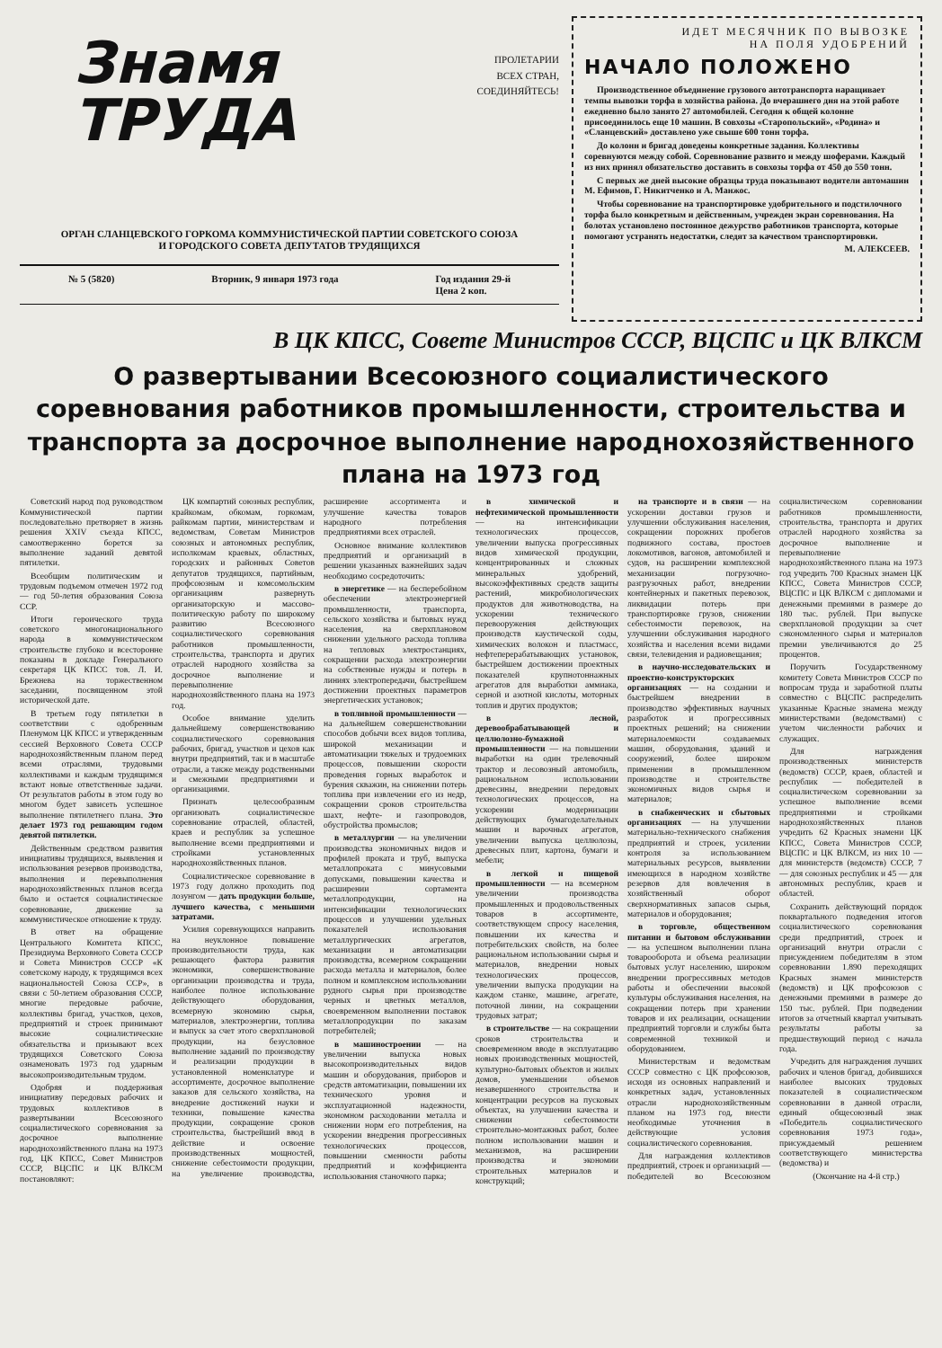Знамя
ТРУДА
ПРОЛЕТАРИИ
ВСЕХ СТРАН,
СОЕДИНЯЙТЕСЬ!
ОРГАН СЛАНЦЕВСКОГО ГОРКОМА КОММУНИСТИЧЕСКОЙ ПАРТИИ СОВЕТСКОГО СОЮЗА
И ГОРОДСКОГО СОВЕТА ДЕПУТАТОВ ТРУДЯЩИХСЯ
№ 5 (5820) Вторник, 9 января 1973 года Год издания 29-й
Цена 2 коп.
ИДЕТ МЕСЯЧНИК ПО ВЫВОЗКЕ
НА ПОЛЯ УДОБРЕНИЙ
НАЧАЛО ПОЛОЖЕНО
Производственное объединение грузового автотранспорта наращивает темпы вывозки торфа в хозяйства района. До вчерашнего дня на этой работе ежедневно было занято 27 автомобилей. Сегодня к общей колонне присоединилось еще 10 машин. В совхозы «Старопольский», «Родина» и «Сланцевский» доставлено уже свыше 600 тонн торфа.
До колонн и бригад доведены конкретные задания. Коллективы соревнуются между собой. Соревнование развито и между шоферами. Каждый из них принял обязательство доставить в совхозы торфа от 450 до 550 тонн.
С первых же дней высокие образцы труда показывают водители автомашин М. Ефимов, Г. Никитченко и А. Манжос.
Чтобы соревнование на транспортировке удобрительного и подстилочного торфа было конкретным и действенным, учрежден экран соревнования. На болотах установлено постоянное дежурство работников транспорта, которые помогают устранять недостатки, следят за качеством транспортировки.
М. АЛЕКСЕЕВ.
В ЦК КПСС, Совете Министров СССР, ВЦСПС и ЦК ВЛКСМ
О развертывании Всесоюзного социалистического соревнования работников промышленности, строительства и транспорта за досрочное выполнение народнохозяйственного плана на 1973 год
Советский народ под руководством Коммунистической партии последовательно претворяет в жизнь решения XXIV съезда КПСС, самоотверженно борется за выполнение заданий девятой пятилетки.
Всеобщим политическим и трудовым подъемом отмечен 1972 год — год 50-летия образования Союза ССР.
Итоги героического труда советского многонационального народа в коммунистическом строительстве глубоко и всесторонне показаны в докладе Генерального секретаря ЦК КПСС тов. Л. И. Брежнева на торжественном заседании, посвященном этой исторической дате.
В третьем году пятилетки в соответствии с одобренным Пленумом ЦК КПСС и утвержденным сессией Верховного Совета СССР народнохозяйственным планом перед всеми отраслями, трудовыми коллективами и каждым трудящимся встают новые ответственные задачи. От результатов работы в этом году во многом будет зависеть успешное выполнение пятилетнего плана. Это делает 1973 год решающим годом девятой пятилетки.
Действенным средством развития инициативы трудящихся, выявления и использования резервов производства, выполнения и перевыполнения народнохозяйственных планов всегда было и остается социалистическое соревнование, движение за коммунистическое отношение к труду.
В ответ на обращение Центрального Комитета КПСС, Президиума Верховного Совета СССР и Совета Министров СССР «К советскому народу, к трудящимся всех национальностей Союза ССР», в связи с 50-летием образования СССР, многие передовые рабочие, коллективы бригад, участков, цехов, предприятий и строек принимают высокие социалистические обязательства и призывают всех трудящихся Советского Союза ознаменовать 1973 год ударным высокопроизводительным трудом.
Одобряя и поддерживая инициативу передовых рабочих и трудовых коллективов в развертывании Всесоюзного социалистического соревнования за досрочное выполнение народнохозяйственного плана на 1973 год, ЦК КПСС, Совет Министров СССР, ВЦСПС и ЦК ВЛКСМ постановляют:
ЦК компартий союзных республик, крайкомам, обкомам, горкомам, райкомам партии, министерствам и ведомствам, Советам Министров союзных и автономных республик, исполкомам краевых, областных, городских и районных Советов депутатов трудящихся, партийным, профсоюзным и комсомольским организациям развернуть организаторскую и массово-политическую работу по широкому развитию Всесоюзного социалистического соревнования работников промышленности, строительства, транспорта и других отраслей народного хозяйства за досрочное выполнение и перевыполнение народнохозяйственного плана на 1973 год.
Особое внимание уделить дальнейшему совершенствованию социалистического соревнования рабочих, бригад, участков и цехов как внутри предприятий, так и в масштабе отрасли, а также между родственными и смежными предприятиями и организациями.
Признать целесообразным организовать социалистическое соревнование отраслей, областей, краев и республик за успешное выполнение всеми предприятиями и стройками установленных народнохозяйственных планов.
Социалистическое соревнование в 1973 году должно проходить под лозунгом — дать продукции больше, лучшего качества, с меньшими затратами.
Усилия соревнующихся направить на неуклонное повышение производительности труда, как решающего фактора развития экономики, совершенствование организации производства и труда, наиболее полное использование действующего оборудования, всемерную экономию сырья, материалов, электроэнергии, топлива и выпуск за счет этого сверхплановой продукции, на безусловное выполнение заданий по производству и реализации продукции в установленной номенклатуре и ассортименте, досрочное выполнение заказов для сельского хозяйства, на внедрение достижений науки и техники, повышение качества продукции, сокращение сроков строительства, быстрейший ввод в действие и освоение производственных мощностей, снижение себестоимости продукции, на увеличение производства, расширение ассортимента и улучшение качества товаров народного потребления предприятиями всех отраслей.
Основное внимание коллективов предприятий и организаций в решении указанных важнейших задач необходимо сосредоточить:
в энергетике — на бесперебойном обеспечении электроэнергией промышленности, транспорта, сельского хозяйства и бытовых нужд населения, на сверхплановом снижении удельного расхода топлива на тепловых электростанциях, сокращении расхода электроэнергии на собственные нужды и потерь в линиях электропередачи, быстрейшем достижении проектных параметров энергетических установок;
в топливной промышленности — на дальнейшем совершенствовании способов добычи всех видов топлива, широкой механизации и автоматизации тяжелых и трудоемких процессов, повышении скорости проведения горных выработок и бурения скважин, на снижении потерь топлива при извлечении его из недр, сокращении сроков строительства шахт, нефте- и газопроводов, обустройства промыслов;
в металлургии — на увеличении производства экономичных видов и профилей проката и труб, выпуска металлопроката с минусовыми допусками, повышении качества и расширении сортамента металлопродукции, на интенсификации технологических процессов и улучшении удельных показателей использования металлургических агрегатов, механизации и автоматизации производства, всемерном сокращении расхода металла и материалов, более полном и комплексном использовании рудного сырья при производстве черных и цветных металлов, своевременном выполнении поставок металлопродукции по заказам потребителей;
в машиностроении — на увеличении выпуска новых высокопроизводительных видов машин и оборудования, приборов и средств автоматизации, повышении их технического уровня и эксплуатационной надежности, экономном расходовании металла и снижении норм его потребления, на ускорении внедрения прогрессивных технологических процессов, повышении сменности работы предприятий и коэффициента использования станочного парка;
в химической и нефтехимической промышленности — на интенсификации технологических процессов, увеличении выпуска прогрессивных видов химической продукции, концентрированных и сложных минеральных удобрений, высокоэффективных средств защиты растений, микробиологических продуктов для животноводства, на ускорении технического перевооружения действующих производств каустической соды, химических волокон и пластмасс, нефтеперерабатывающих установок, быстрейшем достижении проектных показателей крупнотоннажных агрегатов для выработки аммиака, серной и азотной кислоты, моторных топлив и других продуктов;
в лесной, деревообрабатывающей и целлюлозно-бумажной промышленности — на повышении выработки на один трелевочный трактор и лесовозный автомобиль, рациональном использовании древесины, внедрении передовых технологических процессов, на ускорении модернизации действующих бумагоделательных машин и варочных агрегатов, увеличении выпуска целлюлозы, древесных плит, картона, бумаги и мебели;
в легкой и пищевой промышленности — на всемерном увеличении производства промышленных и продовольственных товаров в ассортименте, соответствующем спросу населения, повышении их качества и потребительских свойств, на более рациональном использовании сырья и материалов, внедрении новых технологических процессов, увеличении выпуска продукции на каждом станке, машине, агрегате, поточной линии, на сокращении трудовых затрат;
в строительстве — на сокращении сроков строительства и своевременном вводе в эксплуатацию новых производственных мощностей, культурно-бытовых объектов и жилых домов, уменьшении объемов незавершенного строительства и концентрации ресурсов на пусковых объектах, на улучшении качества и снижении себестоимости строительно-монтажных работ, более полном использовании машин и механизмов, на расширении производства и экономии строительных материалов и конструкций;
на транспорте и в связи — на ускорении доставки грузов и улучшении обслуживания населения, сокращении порожних пробегов подвижного состава, простоев локомотивов, вагонов, автомобилей и судов, на расширении комплексной механизации погрузочно-разгрузочных работ, внедрении контейнерных и пакетных перевозок, ликвидации потерь при транспортировке грузов, снижении себестоимости перевозок, на улучшении обслуживания народного хозяйства и населения всеми видами связи, телевидения и радиовещания;
в научно-исследовательских и проектно-конструкторских организациях — на создании и быстрейшем внедрении в производство эффективных научных разработок и прогрессивных проектных решений; на снижении материалоемкости создаваемых машин, оборудования, зданий и сооружений, более широком применении в промышленном производстве и строительстве экономичных видов сырья и материалов;
в снабженческих и сбытовых организациях — на улучшении материально-технического снабжения предприятий и строек, усилении контроля за использованием материальных ресурсов, выявлении имеющихся в народном хозяйстве резервов для вовлечения в хозяйственный оборот сверхнормативных запасов сырья, материалов и оборудования;
в торговле, общественном питании и бытовом обслуживании — на успешном выполнении плана товарооборота и объема реализации бытовых услуг населению, широком внедрении прогрессивных методов работы и обеспечении высокой культуры обслуживания населения, на сокращении потерь при хранении товаров и их реализации, оснащении предприятий торговли и службы быта современной техникой и оборудованием.
Министерствам и ведомствам СССР совместно с ЦК профсоюзов, исходя из основных направлений и конкретных задач, установленных отрасли народнохозяйственным планом на 1973 год, внести необходимые уточнения в действующие условия социалистического соревнования.
Для награждения коллективов предприятий, строек и организаций — победителей во Всесоюзном социалистическом соревновании работников промышленности, строительства, транспорта и других отраслей народного хозяйства за досрочное выполнение и перевыполнение народнохозяйственного плана на 1973 год учредить 700 Красных знамен ЦК КПСС, Совета Министров СССР, ВЦСПС и ЦК ВЛКСМ с дипломами и денежными премиями в размере до 180 тыс. рублей. При выпуске сверхплановой продукции за счет сэкономленного сырья и материалов премии увеличиваются до 25 процентов.
Поручить Государственному комитету Совета Министров СССР по вопросам труда и заработной платы совместно с ВЦСПС распределить указанные Красные знамена между министерствами (ведомствами) с учетом численности рабочих и служащих.
Для награждения производственных министерств (ведомств) СССР, краев, областей и республик — победителей в социалистическом соревновании за успешное выполнение всеми предприятиями и стройками народнохозяйственных планов учредить 62 Красных знамени ЦК КПСС, Совета Министров СССР, ВЦСПС и ЦК ВЛКСМ, из них 10 — для министерств (ведомств) СССР, 7 — для союзных республик и 45 — для автономных республик, краев и областей.
Сохранить действующий порядок поквартального подведения итогов социалистического соревнования среди предприятий, строек и организаций внутри отрасли с присуждением победителям в этом соревновании 1.890 переходящих Красных знамен министерств (ведомств) и ЦК профсоюзов с денежными премиями в размере до 150 тыс. рублей. При подведении итогов за отчетный квартал учитывать результаты работы за предшествующий период с начала года.
Учредить для награждения лучших рабочих и членов бригад, добившихся наиболее высоких трудовых показателей в социалистическом соревновании в данной отрасли, единый общесоюзный знак «Победитель социалистического соревнования 1973 года», присуждаемый решением соответствующего министерства (ведомства) и
(Окончание на 4-й стр.)